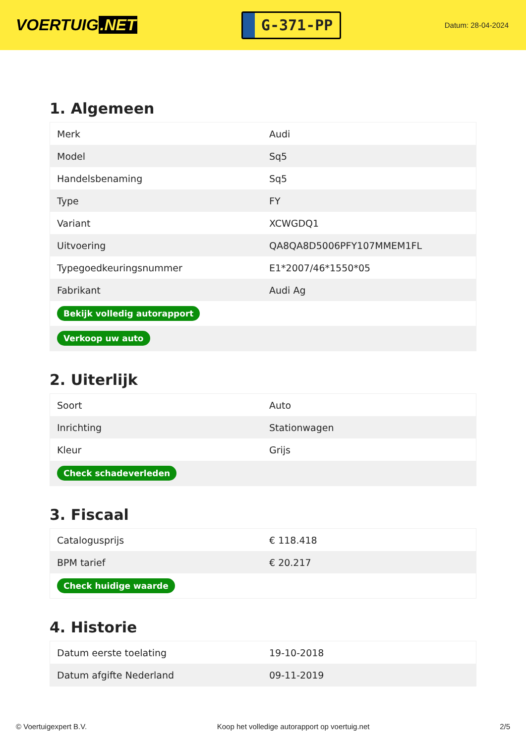VOERTUIG.NET
G-371-PP
Datum: 28-04-2024
1. Algemeen
| Merk | Audi |
| Model | Sq5 |
| Handelsbenaming | Sq5 |
| Type | FY |
| Variant | XCWGDQ1 |
| Uitvoering | QA8QA8D5006PFY107MMEM1FL |
| Typegoedkeuringsnummer | E1*2007/46*1550*05 |
| Fabrikant | Audi Ag |
| Bekijk volledig autorapport | |
| Verkoop uw auto | |
2. Uiterlijk
| Soort | Auto |
| Inrichting | Stationwagen |
| Kleur | Grijs |
| Check schadeverleden | |
3. Fiscaal
| Catalogusprijs | € 118.418 |
| BPM tarief | € 20.217 |
| Check huidige waarde | |
4. Historie
| Datum eerste toelating | 19-10-2018 |
| Datum afgifte Nederland | 09-11-2019 |
© Voertuigexpert B.V. Koop het volledige autorapport op voertuig.net 2/5